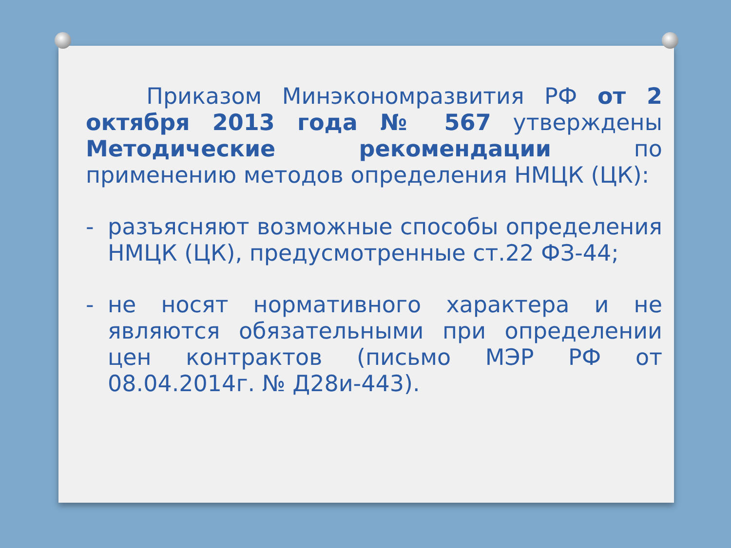Приказом Минэкономразвития РФ от 2 октября 2013 года № 567 утверждены Методические рекомендации по применению методов определения НМЦК (ЦК):
- разъясняют возможные способы определения НМЦК (ЦК), предусмотренные ст.22 ФЗ-44;
- не носят нормативного характера и не являются обязательными при определении цен контрактов (письмо МЭР РФ от 08.04.2014г. № Д28и-443).